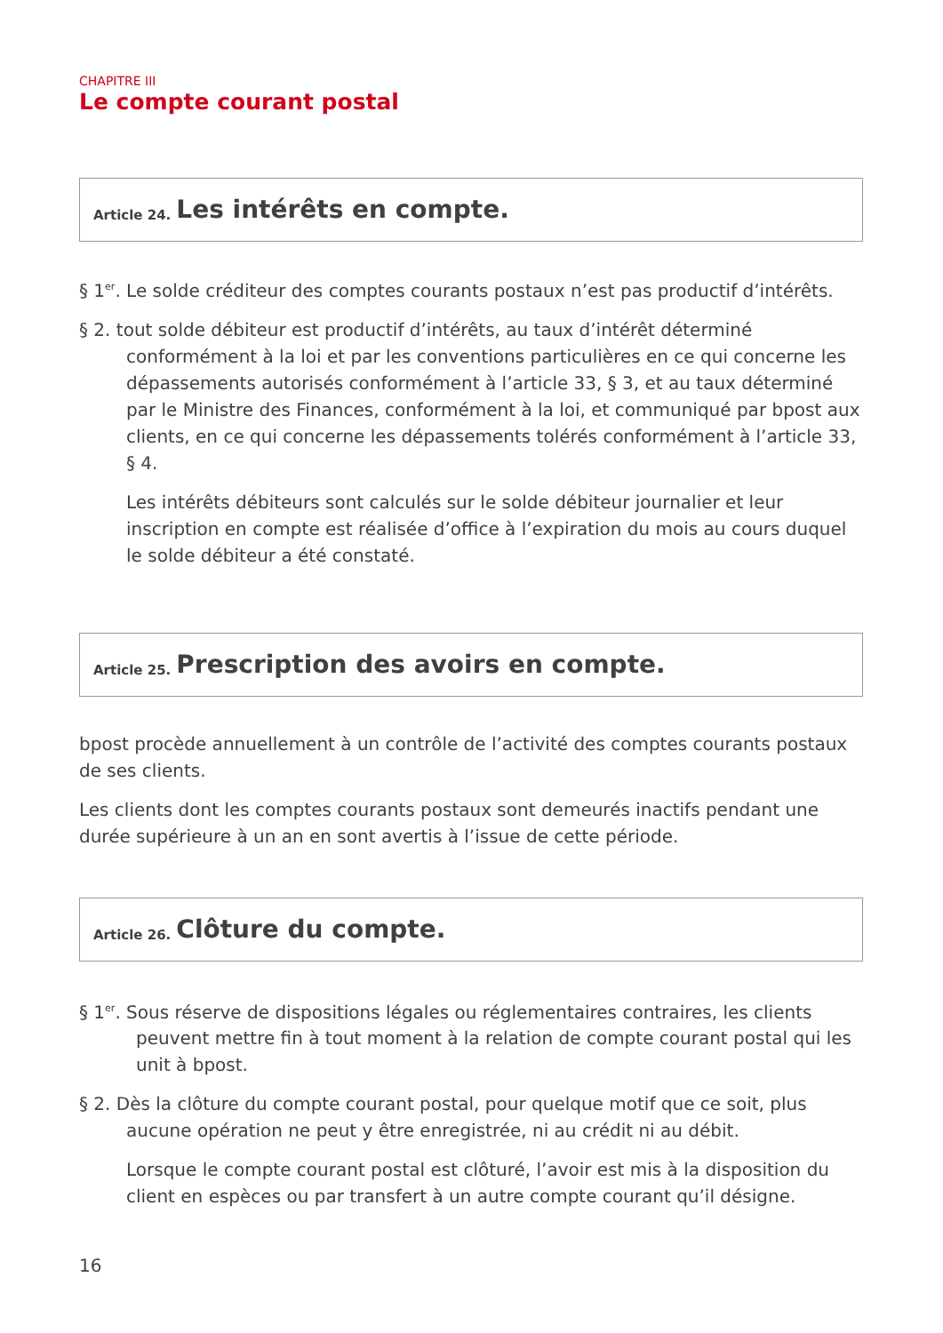CHAPITRE III
Le compte courant postal
Article 24. Les intérêts en compte.
§ 1<sup>er</sup>. Le solde créditeur des comptes courants postaux n’est pas productif d’intérêts.
§ 2. tout solde débiteur est productif d’intérêts, au taux d’intérêt déterminé conformément à la loi et par les conventions particulières en ce qui concerne les dépassements autorisés conformément à l’article 33, § 3, et au taux déterminé par le Ministre des Finances, conformément à la loi, et communiqué par bpost aux clients, en ce qui concerne les dépassements tolérés conformément à l’article 33, § 4.
Les intérêts débiteurs sont calculés sur le solde débiteur journalier et leur inscription en compte est réalisée d’office à l’expiration du mois au cours duquel le solde débiteur a été constaté.
Article 25. Prescription des avoirs en compte.
bpost procède annuellement à un contrôle de l’activité des comptes courants postaux de ses clients.
Les clients dont les comptes courants postaux sont demeurés inactifs pendant une durée supérieure à un an en sont avertis à l’issue de cette période.
Article 26. Clôture du compte.
§ 1<sup>er</sup>. Sous réserve de dispositions légales ou réglementaires contraires, les clients peuvent mettre fin à tout moment à la relation de compte courant postal qui les unit à bpost.
§ 2. Dès la clôture du compte courant postal, pour quelque motif que ce soit, plus aucune opération ne peut y être enregistrée, ni au crédit ni au débit.
Lorsque le compte courant postal est clôturé, l’avoir est mis à la disposition du client en espèces ou par transfert à un autre compte courant qu’il désigne.
16